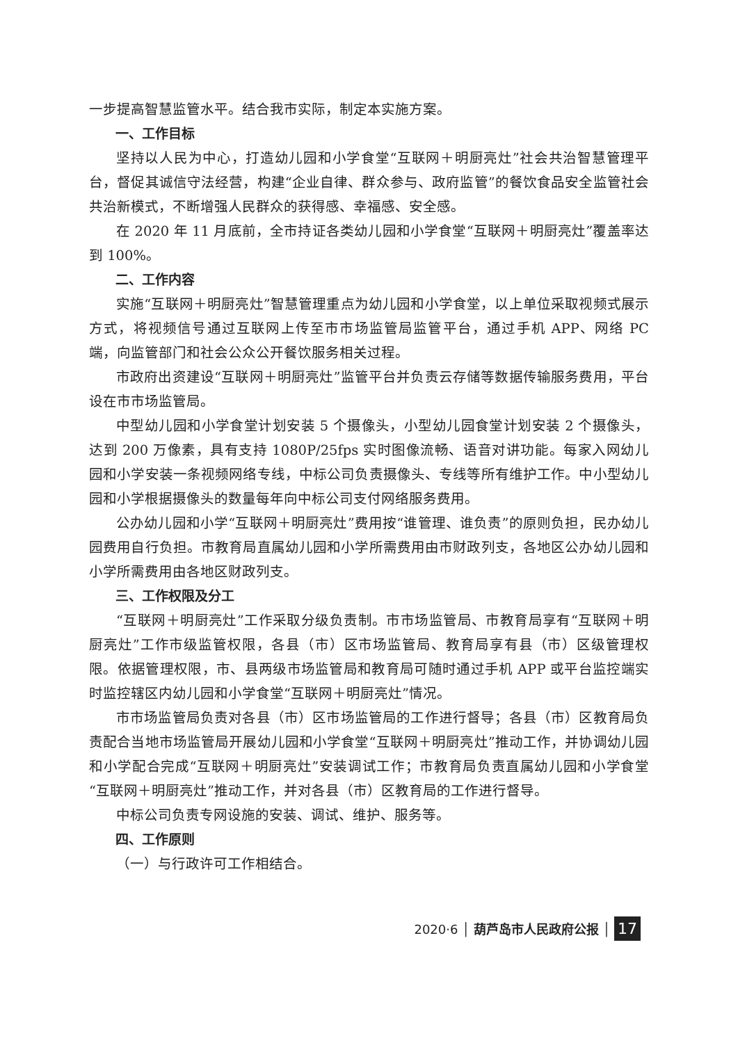一步提高智慧监管水平。结合我市实际，制定本实施方案。
一、工作目标
坚持以人民为中心，打造幼儿园和小学食堂“互联网＋明厨亮灶”社会共治智慧管理平台，督促其诚信守法经营，构建“企业自律、群众参与、政府监管”的餐饮食品安全监管社会共治新模式，不断增强人民群众的获得感、幸福感、安全感。
在 2020 年 11 月底前，全市持证各类幼儿园和小学食堂“互联网＋明厨亮灶”覆盖率达到 100%。
二、工作内容
实施“互联网＋明厨亮灶”智慧管理重点为幼儿园和小学食堂，以上单位采取视频式展示方式，将视频信号通过互联网上传至市市场监管局监管平台，通过手机 APP、网络 PC 端，向监管部门和社会公众公开餐饮服务相关过程。
市政府出资建设“互联网＋明厨亮灶”监管平台并负责云存储等数据传输服务费用，平台设在市市场监管局。
中型幼儿园和小学食堂计划安装 5 个摄像头，小型幼儿园食堂计划安装 2 个摄像头，达到 200 万像素，具有支持 1080P/25fps 实时图像流畅、语音对讲功能。每家入网幼儿园和小学安装一条视频网络专线，中标公司负责摄像头、专线等所有维护工作。中小型幼儿园和小学根据摄像头的数量每年向中标公司支付网络服务费用。
公办幼儿园和小学“互联网＋明厨亮灶”费用按“谁管理、谁负责”的原则负担，民办幼儿园费用自行负担。市教育局直属幼儿园和小学所需费用由市财政列支，各地区公办幼儿园和小学所需费用由各地区财政列支。
三、工作权限及分工
“互联网＋明厨亮灶”工作采取分级负责制。市市场监管局、市教育局享有“互联网＋明厨亮灶”工作市级监管权限，各县（市）区市场监管局、教育局享有县（市）区级管理权限。依据管理权限，市、县两级市场监管局和教育局可随时通过手机 APP 或平台监控端实时监控辖区内幼儿园和小学食堂“互联网＋明厨亮灶”情况。
市市场监管局负责对各县（市）区市场监管局的工作进行督导；各县（市）区教育局负责配合当地市场监管局开展幼儿园和小学食堂“互联网＋明厨亮灶”推动工作，并协调幼儿园和小学配合完成“互联网＋明厨亮灶”安装调试工作；市教育局负责直属幼儿园和小学食堂“互联网＋明厨亮灶”推动工作，并对各县（市）区教育局的工作进行督导。
中标公司负责专网设施的安装、调试、维护、服务等。
四、工作原则
（一）与行政许可工作相结合。
2020·6 │ 葫芦岛市人民政府公报 │ 17